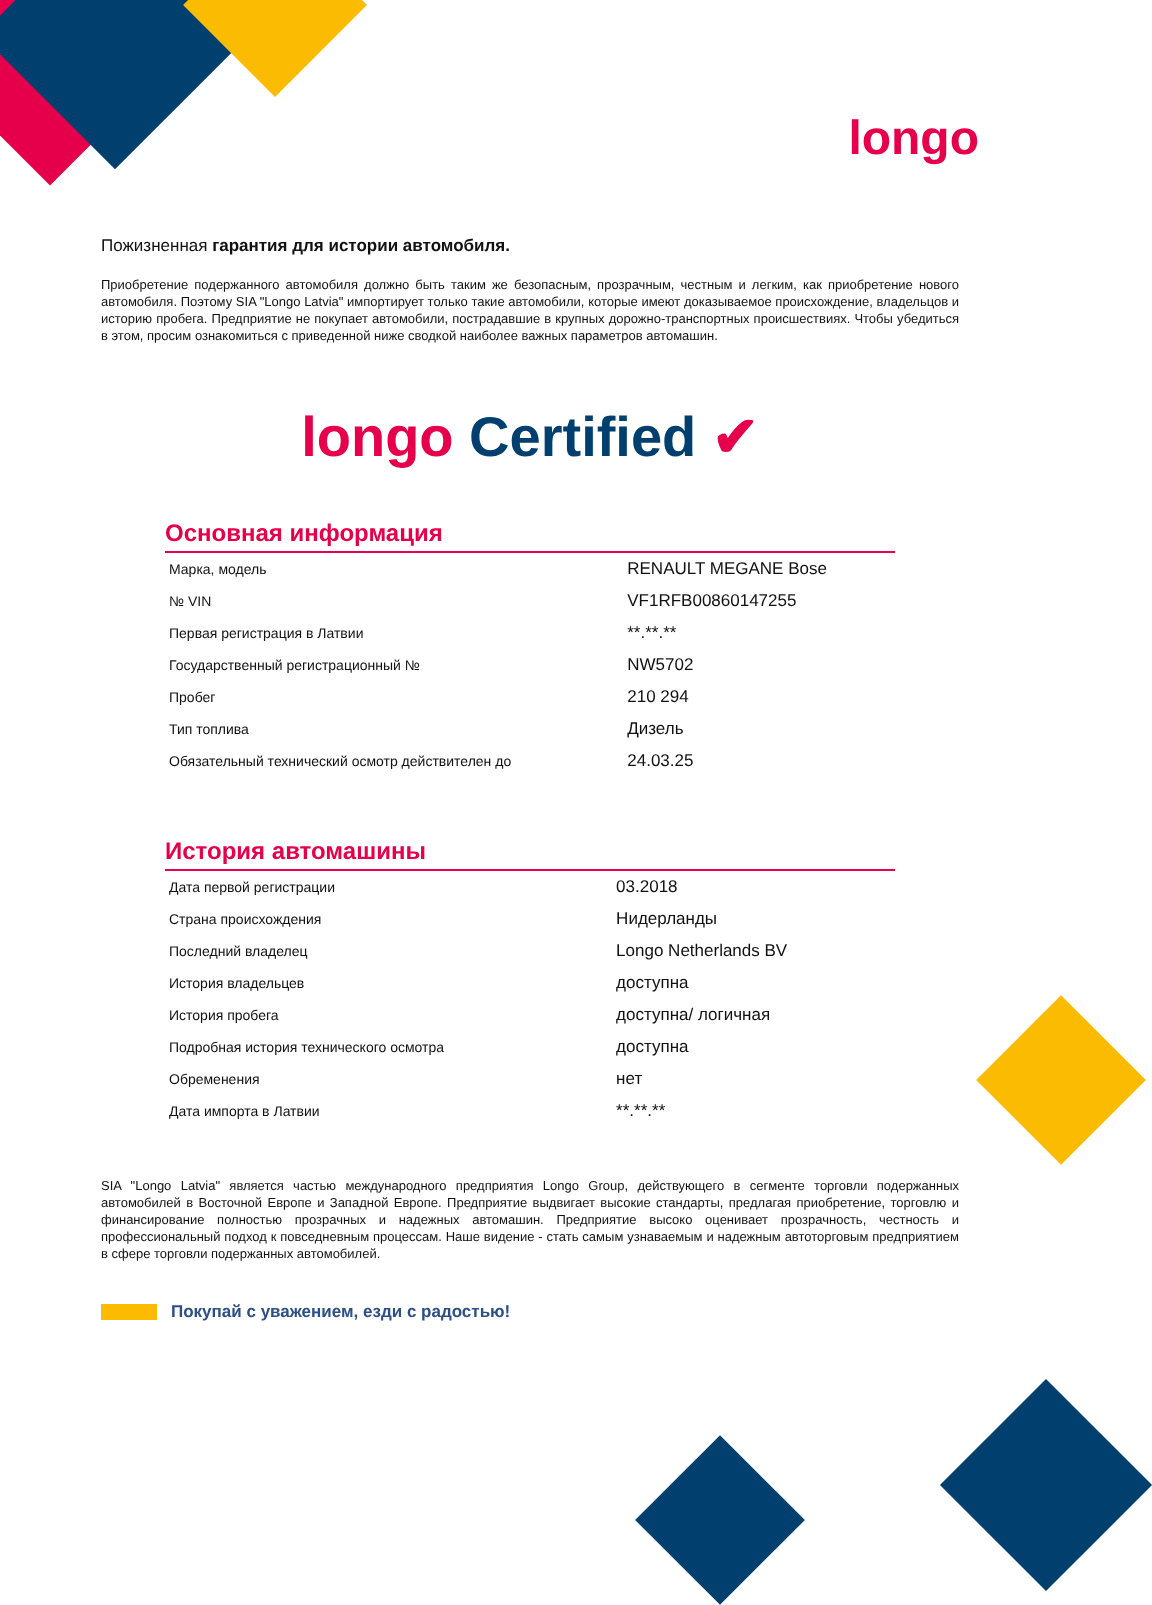longo
Пожизненная гарантия для истории автомобиля.
Приобретение подержанного автомобиля должно быть таким же безопасным, прозрачным, честным и легким, как приобретение нового автомобиля. Поэтому SIA "Longo Latvia" импортирует только такие автомобили, которые имеют доказываемое происхождение, владельцов и историю пробега. Предприятие не покупает автомобили, пострадавшие в крупных дорожно-транспортных происшествиях. Чтобы убедиться в этом, просим ознакомиться с приведенной ниже сводкой наиболее важных параметров автомашин.
longo Certified ✔
Основная информация
| Марка, модель | RENAULT MEGANE Bose |
| № VIN | VF1RFB00860147255 |
| Первая регистрация в Латвии | **.**.** |
| Государственный регистрационный № | NW5702 |
| Пробег | 210 294 |
| Тип топлива | Дизель |
| Обязательный технический осмотр действителен до | 24.03.25 |
История автомашины
| Дата первой регистрации | 03.2018 |
| Страна происхождения | Нидерланды |
| Последний владелец | Longo Netherlands BV |
| История владельцев | доступна |
| История пробега | доступна/ логичная |
| Подробная история технического осмотра | доступна |
| Обременения | нет |
| Дата импорта в Латвии | **.**.** |
SIA "Longo Latvia" является частью международного предприятия Longo Group, действующего в сегменте торговли подержанных автомобилей в Восточной Европе и Западной Европе. Предприятие выдвигает высокие стандарты, предлагая приобретение, торговлю и финансирование полностью прозрачных и надежных автомашин. Предприятие высоко оценивает прозрачность, честность и профессиональный подход к повседневным процессам. Наше видение - стать самым узнаваемым и надежным автоторговым предприятием в сфере торговли подержанных автомобилей.
Покупай с уважением, езди с радостью!